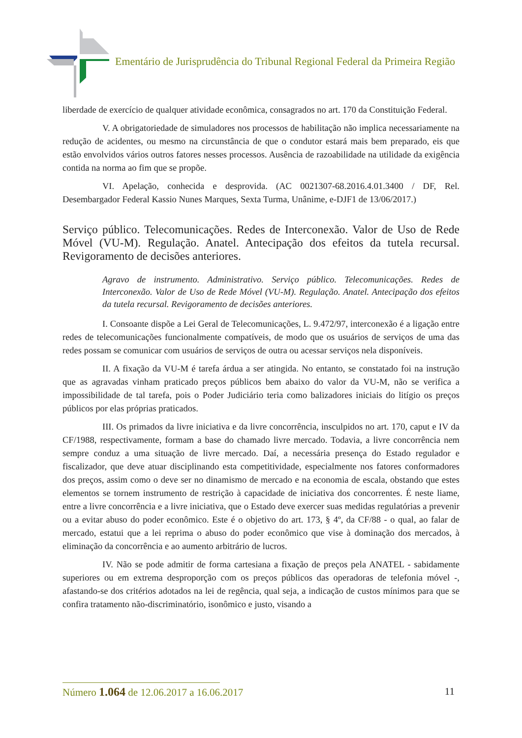Ementário de Jurisprudência do Tribunal Regional Federal da Primeira Região
liberdade de exercício de qualquer atividade econômica, consagrados no art. 170 da Constituição Federal.
V. A obrigatoriedade de simuladores nos processos de habilitação não implica necessariamente na redução de acidentes, ou mesmo na circunstância de que o condutor estará mais bem preparado, eis que estão envolvidos vários outros fatores nesses processos. Ausência de razoabilidade na utilidade da exigência contida na norma ao fim que se propõe.
VI. Apelação, conhecida e desprovida. (AC 0021307-68.2016.4.01.3400 / DF, Rel. Desembargador Federal Kassio Nunes Marques, Sexta Turma, Unânime, e-DJF1 de 13/06/2017.)
Serviço público. Telecomunicações. Redes de Interconexão. Valor de Uso de Rede Móvel (VU-M). Regulação. Anatel. Antecipação dos efeitos da tutela recursal. Revigoramento de decisões anteriores.
Agravo de instrumento. Administrativo. Serviço público. Telecomunicações. Redes de Interconexão. Valor de Uso de Rede Móvel (VU-M). Regulação. Anatel. Antecipação dos efeitos da tutela recursal. Revigoramento de decisões anteriores.
I. Consoante dispõe a Lei Geral de Telecomunicações, L. 9.472/97, interconexão é a ligação entre redes de telecomunicações funcionalmente compatíveis, de modo que os usuários de serviços de uma das redes possam se comunicar com usuários de serviços de outra ou acessar serviços nela disponíveis.
II. A fixação da VU-M é tarefa árdua a ser atingida. No entanto, se constatado foi na instrução que as agravadas vinham praticado preços públicos bem abaixo do valor da VU-M, não se verifica a impossibilidade de tal tarefa, pois o Poder Judiciário teria como balizadores iniciais do litígio os preços públicos por elas próprias praticados.
III. Os primados da livre iniciativa e da livre concorrência, insculpidos no art. 170, caput e IV da CF/1988, respectivamente, formam a base do chamado livre mercado. Todavia, a livre concorrência nem sempre conduz a uma situação de livre mercado. Daí, a necessária presença do Estado regulador e fiscalizador, que deve atuar disciplinando esta competitividade, especialmente nos fatores conformadores dos preços, assim como o deve ser no dinamismo de mercado e na economia de escala, obstando que estes elementos se tornem instrumento de restrição à capacidade de iniciativa dos concorrentes. É neste liame, entre a livre concorrência e a livre iniciativa, que o Estado deve exercer suas medidas regulatórias a prevenir ou a evitar abuso do poder econômico. Este é o objetivo do art. 173, § 4º, da CF/88 - o qual, ao falar de mercado, estatui que a lei reprima o abuso do poder econômico que vise à dominação dos mercados, à eliminação da concorrência e ao aumento arbitrário de lucros.
IV. Não se pode admitir de forma cartesiana a fixação de preços pela ANATEL - sabidamente superiores ou em extrema desproporção com os preços públicos das operadoras de telefonia móvel -, afastando-se dos critérios adotados na lei de regência, qual seja, a indicação de custos mínimos para que se confira tratamento não-discriminatório, isonômico e justo, visando a
Número 1.064 de 12.06.2017 a 16.06.2017 11